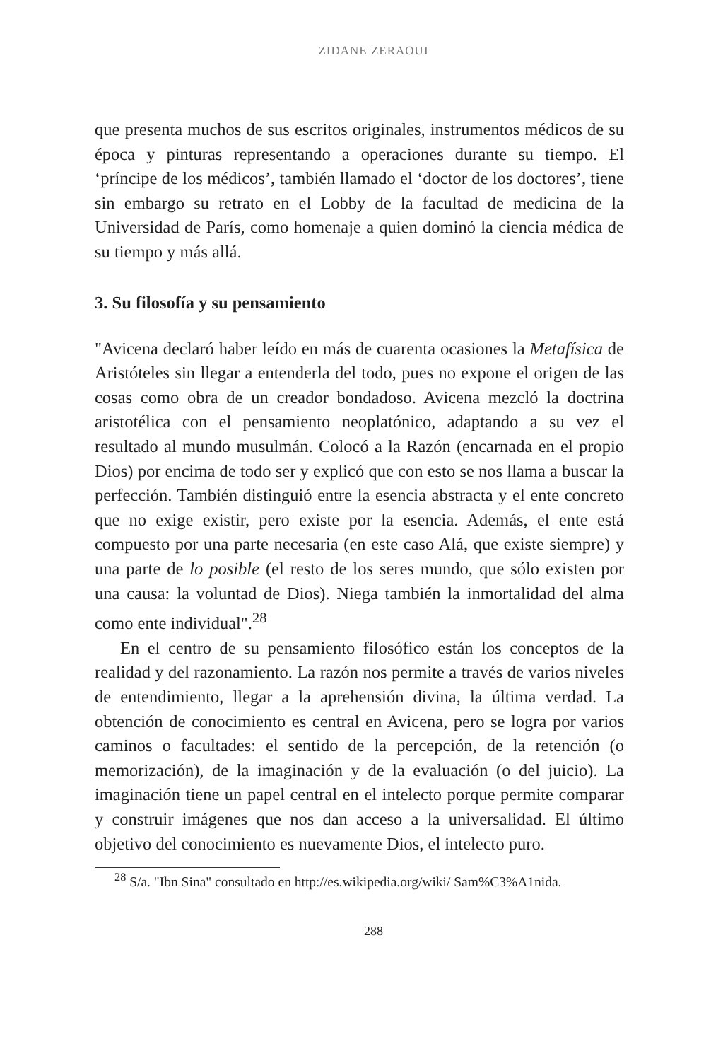ZIDANE ZERAOUI
que presenta muchos de sus escritos originales, instrumentos médicos de su época y pinturas representando a operaciones durante su tiempo. El ‘príncipe de los médicos’, también llamado el ‘doctor de los doctores’, tiene sin embargo su retrato en el Lobby de la facultad de medicina de la Universidad de París, como homenaje a quien dominó la ciencia médica de su tiempo y más allá.
3. Su filosofía y su pensamiento
"Avicena declaró haber leído en más de cuarenta ocasiones la Metafísica de Aristóteles sin llegar a entenderla del todo, pues no expone el origen de las cosas como obra de un creador bondadoso. Avicena mezcló la doctrina aristotélica con el pensamiento neoplatónico, adaptando a su vez el resultado al mundo musulmán. Colocó a la Razón (encarnada en el propio Dios) por encima de todo ser y explicó que con esto se nos llama a buscar la perfección. También distinguió entre la esencia abstracta y el ente concreto que no exige existir, pero existe por la esencia. Además, el ente está compuesto por una parte necesaria (en este caso Alá, que existe siempre) y una parte de lo posible (el resto de los seres mundo, que sólo existen por una causa: la voluntad de Dios). Niega también la inmortalidad del alma como ente individual".<sup>28</sup>
En el centro de su pensamiento filosófico están los conceptos de la realidad y del razonamiento. La razón nos permite a través de varios niveles de entendimiento, llegar a la aprehensión divina, la última verdad. La obtención de conocimiento es central en Avicena, pero se logra por varios caminos o facultades: el sentido de la percepción, de la retención (o memorización), de la imaginación y de la evaluación (o del juicio). La imaginación tiene un papel central en el intelecto porque permite comparar y construir imágenes que nos dan acceso a la universalidad. El último objetivo del conocimiento es nuevamente Dios, el intelecto puro.
<sup>28</sup> S/a. "Ibn Sina" consultado en http://es.wikipedia.org/wiki/ Sam%C3%A1nida.
288